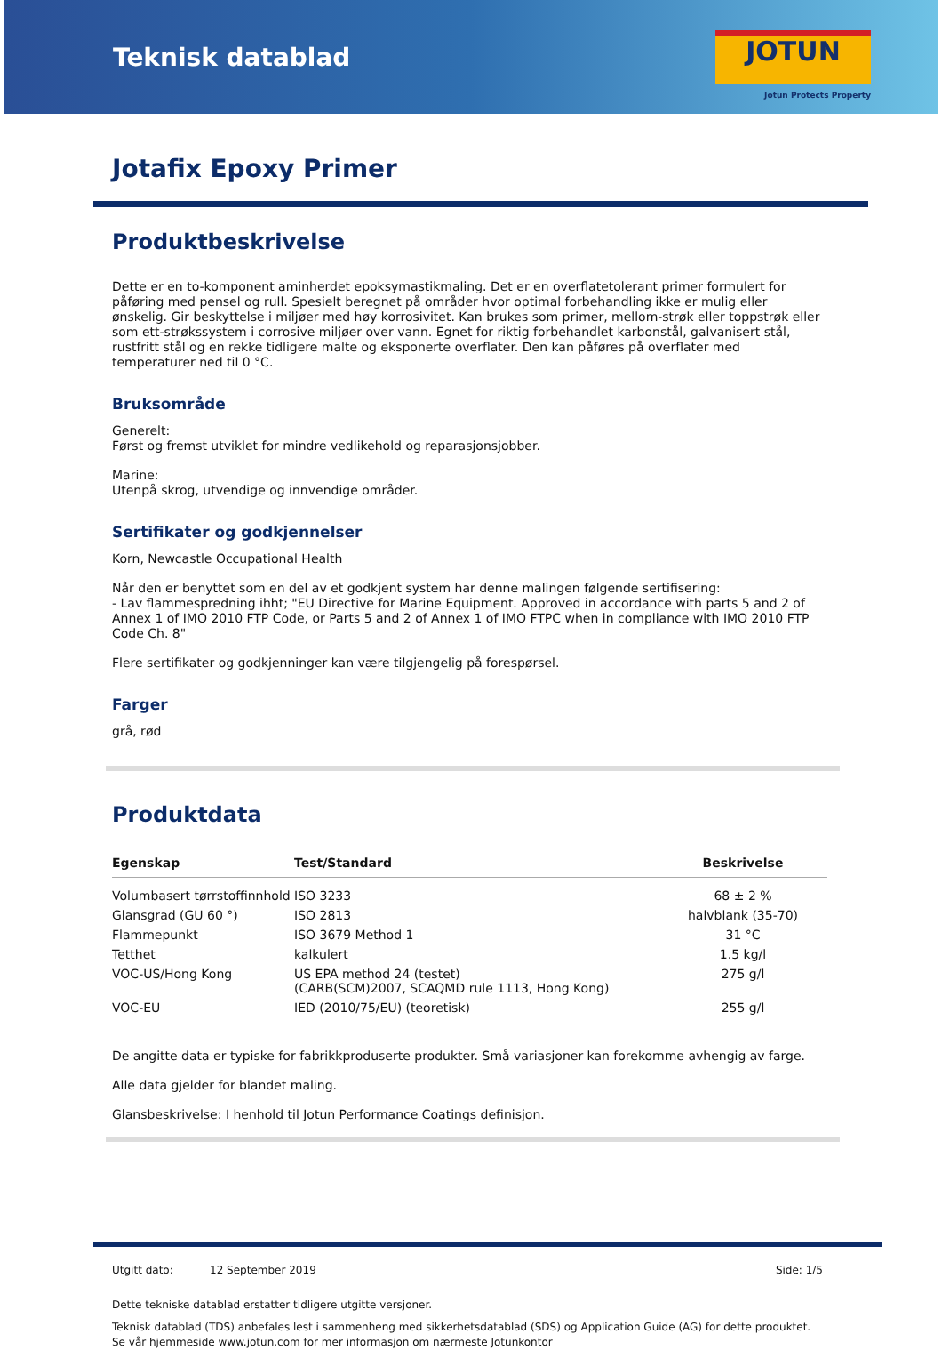Teknisk datablad
JOTUN
Jotun Protects Property
Jotafix Epoxy Primer
Produktbeskrivelse
Dette er en to-komponent aminherdet epoksymastikmaling. Det er en overflatetolerant primer formulert for påføring med pensel og rull. Spesielt beregnet på områder hvor optimal forbehandling ikke er mulig eller ønskelig. Gir beskyttelse i miljøer med høy korrosivitet. Kan brukes som primer, mellom-strøk eller toppstrøk eller som ett-strøkssystem i corrosive miljøer over vann. Egnet for riktig forbehandlet karbonstål, galvanisert stål, rustfritt stål og en rekke tidligere malte og eksponerte overflater. Den kan påføres på overflater med temperaturer ned til 0 °C.
Bruksområde
Generelt:
Først og fremst utviklet for mindre vedlikehold og reparasjonsjobber.
Marine:
Utenpå skrog, utvendige og innvendige områder.
Sertifikater og godkjennelser
Korn, Newcastle Occupational Health
Når den er benyttet som en del av et godkjent system har denne malingen følgende sertifisering:
- Lav flammespredning ihht; "EU Directive for Marine Equipment. Approved in accordance with parts 5 and 2 of Annex 1 of IMO 2010 FTP Code, or Parts 5 and 2 of Annex 1 of IMO FTPC when in compliance with IMO 2010 FTP Code Ch. 8"
Flere sertifikater og godkjenninger kan være tilgjengelig på forespørsel.
Farger
grå, rød
Produktdata
| Egenskap | Test/Standard | Beskrivelse |
| --- | --- | --- |
| Volumbasert tørrstoffinnhold | ISO 3233 | 68 ± 2 % |
| Glansgrad (GU 60 °) | ISO 2813 | halvblank (35-70) |
| Flammepunkt | ISO 3679 Method 1 | 31 °C |
| Tetthet | kalkulert | 1.5 kg/l |
| VOC-US/Hong Kong | US EPA method 24 (testet) (CARB(SCM)2007, SCAQMD rule 1113, Hong Kong) | 275 g/l |
| VOC-EU | IED (2010/75/EU) (teoretisk) | 255 g/l |
De angitte data er typiske for fabrikkproduserte produkter. Små variasjoner kan forekomme avhengig av farge.
Alle data gjelder for blandet maling.
Glansbeskrivelse: I henhold til Jotun Performance Coatings definisjon.
Utgitt dato: 12 September 2019 Side: 1/5
Dette tekniske datablad erstatter tidligere utgitte versjoner.
Teknisk datablad (TDS) anbefales lest i sammenheng med sikkerhetsdatablad (SDS) og Application Guide (AG) for dette produktet. Se vår hjemmeside www.jotun.com for mer informasjon om nærmeste Jotunkontor